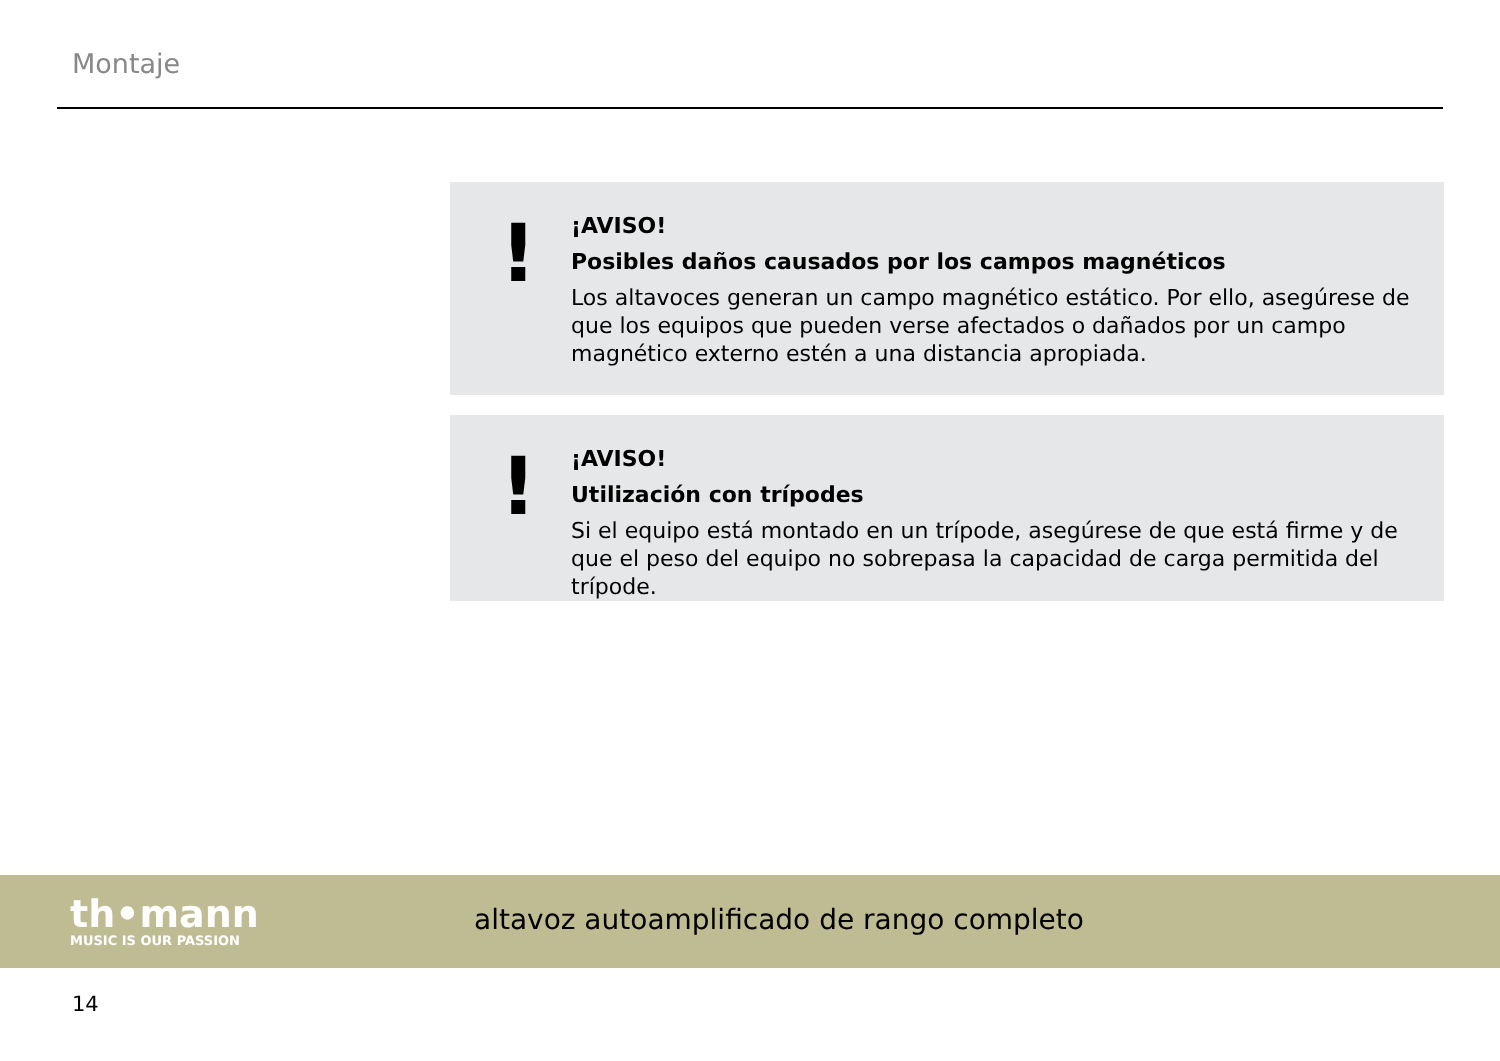Montaje
!
¡AVISO!
Posibles daños causados por los campos magnéticos
Los altavoces generan un campo magnético estático. Por ello, asegúrese de que los equipos que pueden verse afectados o dañados por un campo magnético externo estén a una distancia apropiada.
!
¡AVISO!
Utilización con trípodes
Si el equipo está montado en un trípode, asegúrese de que está firme y de que el peso del equipo no sobrepasa la capacidad de carga permitida del trípode.
th•mann
MUSIC IS OUR PASSION
altavoz autoamplificado de rango completo
14